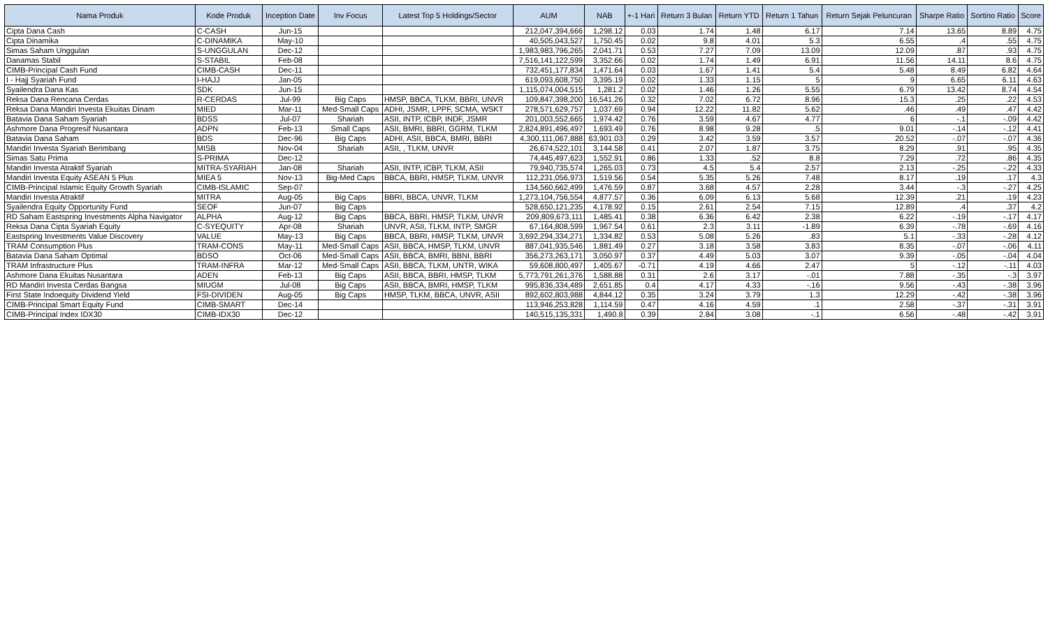| Nama Produk | Kode Produk | Inception Date | Inv Focus | Latest Top 5 Holdings/Sector | AUM | NAB | +-1 Hari | Return 3 Bulan | Return YTD | Return 1 Tahun | Return Sejak Peluncuran | Sharpe Ratio | Sortino Ratio | Score |
| --- | --- | --- | --- | --- | --- | --- | --- | --- | --- | --- | --- | --- | --- | --- |
| Cipta Dana Cash | C-CASH | Jun-15 | | | 212,047,394,666 | 1,298.12 | 0.03 | 1.74 | 1.48 | 6.17 | 7.14 | 13.65 | 8.89 | 4.75 |
| Cipta Dinamika | C-DINAMIKA | May-10 | | | 40,505,043,527 | 1,750.45 | 0.02 | 9.8 | 4.01 | 5.3 | 6.55 | .4 | .55 | 4.75 |
| Simas Saham Unggulan | S-UNGGULAN | Dec-12 | | | 1,983,983,796,265 | 2,041.71 | 0.53 | 7.27 | 7.09 | 13.09 | 12.09 | .87 | .93 | 4.75 |
| Danamas Stabil | S-STABIL | Feb-08 | | | 7,516,141,122,599 | 3,352.66 | 0.02 | 1.74 | 1.49 | 6.91 | 11.56 | 14.11 | 8.6 | 4.75 |
| CIMB-Principal Cash Fund | CIMB-CASH | Dec-11 | | | 732,451,177,834 | 1,471.64 | 0.03 | 1.67 | 1.41 | 5.4 | 5.48 | 8.49 | 6.82 | 4.64 |
| I - Hajj Syariah Fund | I-HAJJ | Jan-05 | | | 619,093,608,750 | 3,395.19 | 0.02 | 1.33 | 1.15 | 5 | 9 | 6.65 | 6.11 | 4.63 |
| Syailendra Dana Kas | SDK | Jun-15 | | | 1,115,074,004,515 | 1,281.2 | 0.02 | 1.46 | 1.26 | 5.55 | 6.79 | 13.42 | 8.74 | 4.54 |
| Reksa Dana Rencana Cerdas | R-CERDAS | Jul-99 | Big Caps | HMSP, BBCA, TLKM, BBRI, UNVR | 109,847,398,200 | 16,541.26 | 0.32 | 7.02 | 6.72 | 8.96 | 15.3 | .25 | .22 | 4.53 |
| Reksa Dana Mandiri Investa Ekuitas Dinam | MIED | Mar-11 | Med-Small Caps | ADHI, JSMR, LPPF, SCMA, WSKT | 278,571,629,757 | 1,037.69 | 0.94 | 12.22 | 11.82 | 5.62 | .46 | .49 | .47 | 4.42 |
| Batavia Dana Saham Syariah | BDSS | Jul-07 | Shariah | ASII, INTP, ICBP, INDF, JSMR | 201,003,552,665 | 1,974.42 | 0.76 | 3.59 | 4.67 | 4.77 | 6 | -.1 | -.09 | 4.42 |
| Ashmore Dana Progresif Nusantara | ADPN | Feb-13 | Small Caps | ASII, BMRI, BBRI, GGRM, TLKM | 2,824,891,496,497 | 1,693.49 | 0.76 | 8.98 | 9.28 | .5 | 9.01 | -.14 | -.12 | 4.41 |
| Batavia Dana Saham | BDS | Dec-96 | Big Caps | ADHI, ASII, BBCA, BMRI, BBRI | 4,300,111,067,888 | 63,901.03 | 0.29 | 3.42 | 3.59 | 3.57 | 20.52 | -.07 | -.07 | 4.36 |
| Mandiri Investa Syariah Berimbang | MISB | Nov-04 | Shariah | ASII, , TLKM, UNVR | 26,674,522,101 | 3,144.58 | 0.41 | 2.07 | 1.87 | 3.75 | 8.29 | .91 | .95 | 4.35 |
| Simas Satu Prima | S-PRIMA | Dec-12 | | | 74,445,497,623 | 1,552.91 | 0.86 | 1.33 | .52 | 8.8 | 7.29 | .72 | .86 | 4.35 |
| Mandiri Investa Atraktif Syariah | MITRA-SYARIAH | Jan-08 | Shariah | ASII, INTP, ICBP, TLKM, ASII | 79,940,735,574 | 1,265.03 | 0.73 | 4.5 | 5.4 | 2.57 | 2.13 | -.25 | -.22 | 4.33 |
| Mandiri Investa Equity ASEAN 5 Plus | MIEA 5 | Nov-13 | Big-Med Caps | BBCA, BBRI, HMSP, TLKM, UNVR | 112,231,056,973 | 1,519.56 | 0.54 | 5.35 | 5.26 | 7.48 | 8.17 | .19 | .17 | 4.3 |
| CIMB-Principal Islamic Equity Growth Syariah | CIMB-ISLAMIC | Sep-07 | | | 134,560,662,499 | 1,476.59 | 0.87 | 3.68 | 4.57 | 2.28 | 3.44 | -.3 | -.27 | 4.25 |
| Mandiri Investa Atraktif | MITRA | Aug-05 | Big Caps | BBRI, BBCA, UNVR, TLKM | 1,273,104,756,554 | 4,877.57 | 0.36 | 6.09 | 6.13 | 5.68 | 12.39 | .21 | .19 | 4.23 |
| Syailendra Equity Opportunity Fund | SEOF | Jun-07 | Big Caps | | 528,650,121,235 | 4,178.92 | 0.15 | 2.61 | 2.54 | 7.15 | 12.89 | .4 | .37 | 4.2 |
| RD Saham Eastspring Investments Alpha Navigator | ALPHA | Aug-12 | Big Caps | BBCA, BBRI, HMSP, TLKM, UNVR | 209,809,673,111 | 1,485.41 | 0.38 | 6.36 | 6.42 | 2.38 | 6.22 | -.19 | -.17 | 4.17 |
| Reksa Dana Cipta Syariah Equity | C-SYEQUITY | Apr-08 | Shariah | UNVR, ASII, TLKM, INTP, SMGR | 67,164,808,599 | 1,967.54 | 0.61 | 2.3 | 3.11 | -1.89 | 6.39 | -.78 | -.69 | 4.16 |
| Eastspring Investments Value Discovery | VALUE | May-13 | Big Caps | BBCA, BBRI, HMSP, TLKM, UNVR | 3,692,294,334,271 | 1,334.82 | 0.53 | 5.08 | 5.26 | .83 | 5.1 | -.33 | -.28 | 4.12 |
| TRAM Consumption Plus | TRAM-CONS | May-11 | Med-Small Caps | ASII, BBCA, HMSP, TLKM, UNVR | 887,041,935,546 | 1,881.49 | 0.27 | 3.18 | 3.58 | 3.83 | 8.35 | -.07 | -.06 | 4.11 |
| Batavia Dana Saham Optimal | BDSO | Oct-06 | Med-Small Caps | ASII, BBCA, BMRI, BBNI, BBRI | 356,273,263,171 | 3,050.97 | 0.37 | 4.49 | 5.03 | 3.07 | 9.39 | -.05 | -.04 | 4.04 |
| TRAM Infrastructure Plus | TRAM-INFRA | Mar-12 | Med-Small Caps | ASII, BBCA, TLKM, UNTR, WIKA | 59,608,800,497 | 1,405.67 | -0.71 | 4.19 | 4.66 | 2.47 | 5 | -.12 | -.11 | 4.03 |
| Ashmore Dana Ekuitas Nusantara | ADEN | Feb-13 | Big Caps | ASII, BBCA, BBRI, HMSP, TLKM | 5,773,791,261,376 | 1,588.88 | 0.31 | 2.6 | 3.17 | -.01 | 7.88 | -.35 | -.3 | 3.97 |
| RD Mandiri Investa Cerdas Bangsa | MIUGM | Jul-08 | Big Caps | ASII, BBCA, BMRI, HMSP, TLKM | 995,836,334,489 | 2,651.85 | 0.4 | 4.17 | 4.33 | -.16 | 9.56 | -.43 | -.38 | 3.96 |
| First State Indoequity Dividend Yield | FSI-DIVIDEN | Aug-05 | Big Caps | HMSP, TLKM, BBCA, UNVR, ASII | 892,602,803,988 | 4,844.12 | 0.35 | 3.24 | 3.79 | 1.3 | 12.29 | -.42 | -.38 | 3.96 |
| CIMB-Principal Smart Equity Fund | CIMB-SMART | Dec-14 | | | 113,946,253,828 | 1,114.59 | 0.47 | 4.16 | 4.59 | .1 | 2.58 | -.37 | -.31 | 3.91 |
| CIMB-Principal Index IDX30 | CIMB-IDX30 | Dec-12 | | | 140,515,135,331 | 1,490.8 | 0.39 | 2.84 | 3.08 | -.1 | 6.56 | -.48 | -.42 | 3.91 |